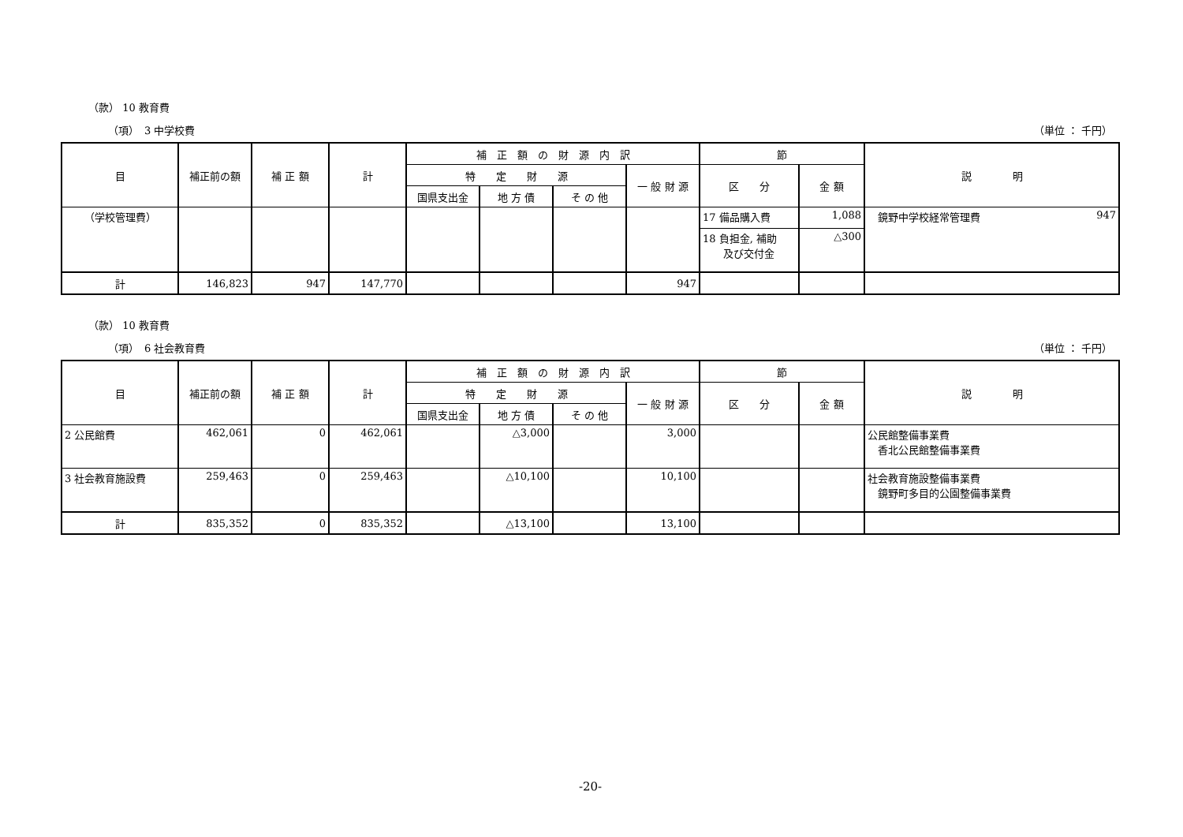（款） 10 教育費
（項）　3 中学校費 （単位 ： 千円）
| 目 | 補正前の額 | 補 正 額 | 計 | 補 正 額 の 財 源 内 訳 | | | | 節 | | 説 明 |
| --- | --- | --- | --- | --- | --- | --- | --- | --- | --- | --- |
| | | | | 特 定 財 源 | | | 一 般 財 源 | 区 分 | 金 額 | |
| | | | | 国県支出金 | 地 方 債 | そ の 他 | | | | |
| （学校管理費） | | | | | | | | 17 備品購入費 | 1,088 | 947 鏡野中学校経常管理費 |
| | | | | | | | | 18 負担金, 補助 及び交付金 | △300 | |
| 計 | 146,823 | 947 | 147,770 | | | | 947 | | | |
（款） 10 教育費
（項）　6 社会教育費 （単位 ： 千円）
| 目 | 補正前の額 | 補 正 額 | 計 | 補 正 額 の 財 源 内 訳 | | | | 節 | | 説 明 |
| --- | --- | --- | --- | --- | --- | --- | --- | --- | --- | --- |
| | | | | 特 定 財 源 | | | 一 般 財 源 | 区 分 | 金 額 | |
| | | | | 国県支出金 | 地 方 債 | そ の 他 | | | | |
| 2 公民館費 | 462,061 | 0 | 462,061 | | △3,000 | | 3,000 | | | 公民館整備事業費 香北公民館整備事業費 |
| 3 社会教育施設費 | 259,463 | 0 | 259,463 | | △10,100 | | 10,100 | | | 社会教育施設整備事業費 鏡野町多目的公園整備事業費 |
| 計 | 835,352 | 0 | 835,352 | | △13,100 | | 13,100 | | | |
-20-